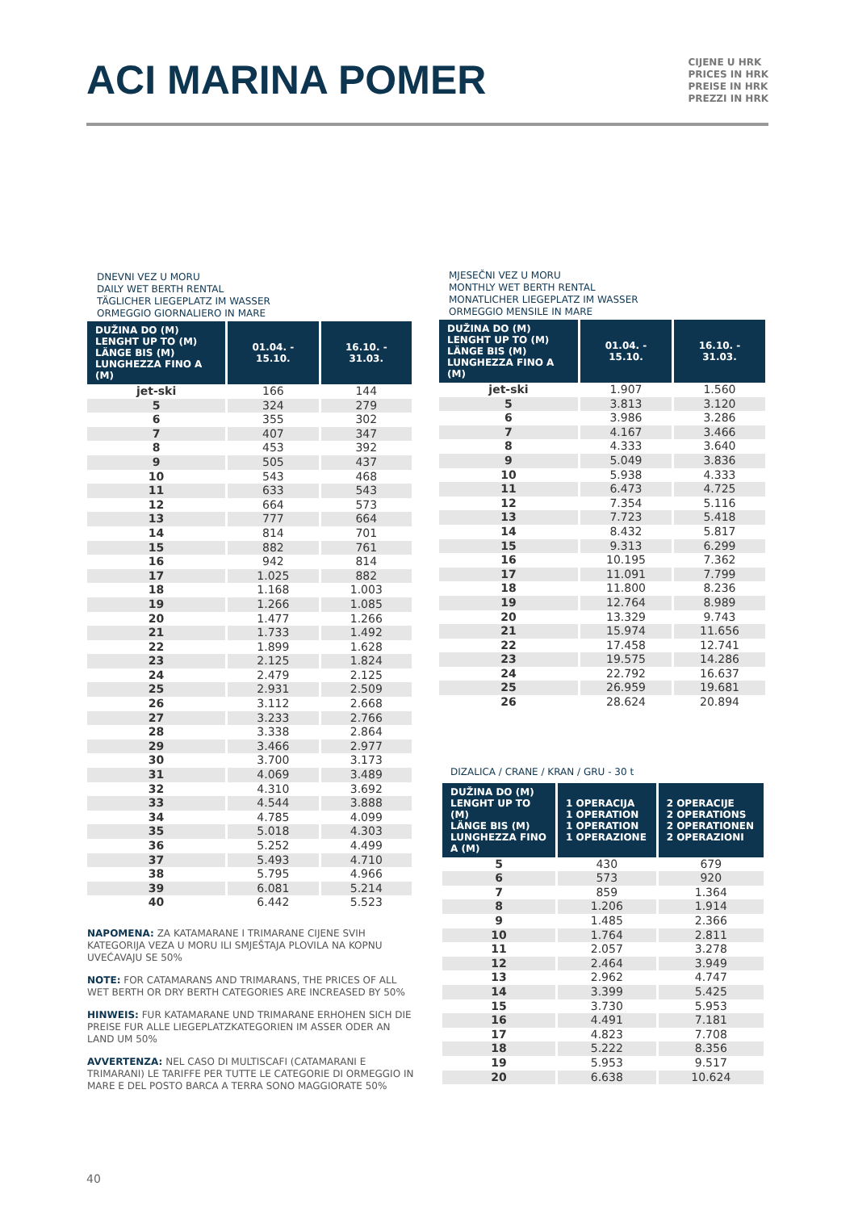ACI MARINA POMER
CIJENE U HRK
PRICES IN HRK
PREISE IN HRK
PREZZI IN HRK
DNEVNI VEZ U MORU
DAILY WET BERTH RENTAL
TÄGLICHER LIEGEPLATZ IM WASSER
ORMEGGIO GIORNALIERO IN MARE
| DUŽINA DO (M) LENGHT UP TO (M) LÄNGE BIS (M) LUNGHEZZA FINO A (M) | 01.04. - 15.10. | 16.10. - 31.03. |
| --- | --- | --- |
| jet-ski | 166 | 144 |
| 5 | 324 | 279 |
| 6 | 355 | 302 |
| 7 | 407 | 347 |
| 8 | 453 | 392 |
| 9 | 505 | 437 |
| 10 | 543 | 468 |
| 11 | 633 | 543 |
| 12 | 664 | 573 |
| 13 | 777 | 664 |
| 14 | 814 | 701 |
| 15 | 882 | 761 |
| 16 | 942 | 814 |
| 17 | 1.025 | 882 |
| 18 | 1.168 | 1.003 |
| 19 | 1.266 | 1.085 |
| 20 | 1.477 | 1.266 |
| 21 | 1.733 | 1.492 |
| 22 | 1.899 | 1.628 |
| 23 | 2.125 | 1.824 |
| 24 | 2.479 | 2.125 |
| 25 | 2.931 | 2.509 |
| 26 | 3.112 | 2.668 |
| 27 | 3.233 | 2.766 |
| 28 | 3.338 | 2.864 |
| 29 | 3.466 | 2.977 |
| 30 | 3.700 | 3.173 |
| 31 | 4.069 | 3.489 |
| 32 | 4.310 | 3.692 |
| 33 | 4.544 | 3.888 |
| 34 | 4.785 | 4.099 |
| 35 | 5.018 | 4.303 |
| 36 | 5.252 | 4.499 |
| 37 | 5.493 | 4.710 |
| 38 | 5.795 | 4.966 |
| 39 | 6.081 | 5.214 |
| 40 | 6.442 | 5.523 |
NAPOMENA: ZA KATAMARANE I TRIMARANE CIJENE SVIH KATEGORIJA VEZA U MORU ILI SMJEŠTAJA PLOVILA NA KOPNU UVEĆAVAJU SE 50%
NOTE: FOR CATAMARANS AND TRIMARANS, THE PRICES OF ALL WET BERTH OR DRY BERTH CATEGORIES ARE INCREASED BY 50%
HINWEIS: FUR KATAMARANE UND TRIMARANE ERHOHEN SICH DIE PREISE FUR ALLE LIEGEPLATZKATEGORIEN IM ASSER ODER AN LAND UM 50%
AVVERTENZA: NEL CASO DI MULTISCAFI (CATAMARANI E TRIMARANI) LE TARIFFE PER TUTTE LE CATEGORIE DI ORMEGGIO IN MARE E DEL POSTO BARCA A TERRA SONO MAGGIORATE 50%
MJESEČNI VEZ U MORU
MONTHLY WET BERTH RENTAL
MONATLICHER LIEGEPLATZ IM WASSER
ORMEGGIO MENSILE IN MARE
| DUŽINA DO (M) LENGHT UP TO (M) LÄNGE BIS (M) LUNGHEZZA FINO A (M) | 01.04. - 15.10. | 16.10. - 31.03. |
| --- | --- | --- |
| jet-ski | 1.907 | 1.560 |
| 5 | 3.813 | 3.120 |
| 6 | 3.986 | 3.286 |
| 7 | 4.167 | 3.466 |
| 8 | 4.333 | 3.640 |
| 9 | 5.049 | 3.836 |
| 10 | 5.938 | 4.333 |
| 11 | 6.473 | 4.725 |
| 12 | 7.354 | 5.116 |
| 13 | 7.723 | 5.418 |
| 14 | 8.432 | 5.817 |
| 15 | 9.313 | 6.299 |
| 16 | 10.195 | 7.362 |
| 17 | 11.091 | 7.799 |
| 18 | 11.800 | 8.236 |
| 19 | 12.764 | 8.989 |
| 20 | 13.329 | 9.743 |
| 21 | 15.974 | 11.656 |
| 22 | 17.458 | 12.741 |
| 23 | 19.575 | 14.286 |
| 24 | 22.792 | 16.637 |
| 25 | 26.959 | 19.681 |
| 26 | 28.624 | 20.894 |
DIZALICA / CRANE / KRAN / GRU - 30 t
| DUŽINA DO (M) LENGHT UP TO (M) LÄNGE BIS (M) LUNGHEZZA FINO A (M) | 1 OPERACIJA 1 OPERATION 1 OPERATION 1 OPERAZIONE | 2 OPERACIJE 2 OPERATIONS 2 OPERATIONEN 2 OPERAZIONI |
| --- | --- | --- |
| 5 | 430 | 679 |
| 6 | 573 | 920 |
| 7 | 859 | 1.364 |
| 8 | 1.206 | 1.914 |
| 9 | 1.485 | 2.366 |
| 10 | 1.764 | 2.811 |
| 11 | 2.057 | 3.278 |
| 12 | 2.464 | 3.949 |
| 13 | 2.962 | 4.747 |
| 14 | 3.399 | 5.425 |
| 15 | 3.730 | 5.953 |
| 16 | 4.491 | 7.181 |
| 17 | 4.823 | 7.708 |
| 18 | 5.222 | 8.356 |
| 19 | 5.953 | 9.517 |
| 20 | 6.638 | 10.624 |
40